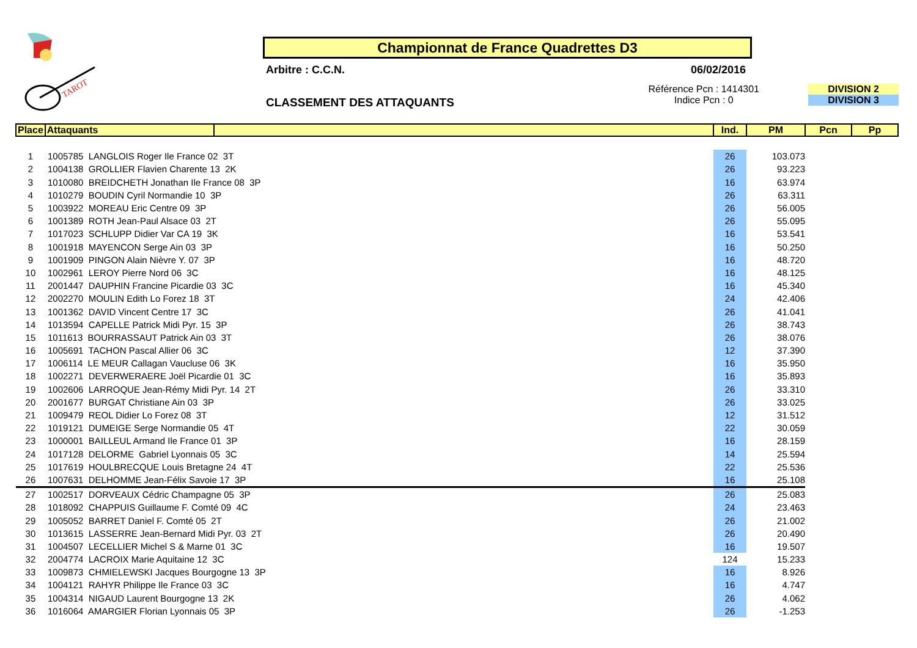TAROT
Championnat de France Quadrettes D3
Arbitre : C.C.N. 06/02/2016
CLASSEMENT DES ATTAQUANTS
Référence Pcn : 1414301
Indice Pcn : 0
DIVISION 2
DIVISION 3
| Place | Attaquants | | Ind. | PM | Pcn | Pp |
| --- | --- | --- | --- | --- | --- | --- |
| 1 | 1005785 LANGLOIS Roger Ile France 02 3T | | 26 | 103.073 | | |
| 2 | 1004138 GROLLIER Flavien Charente 13 2K | | 26 | 93.223 | | |
| 3 | 1010080 BREIDCHETH Jonathan Ile France 08 3P | | 16 | 63.974 | | |
| 4 | 1010279 BOUDIN Cyril Normandie 10 3P | | 26 | 63.311 | | |
| 5 | 1003922 MOREAU Eric Centre 09 3P | | 26 | 56.005 | | |
| 6 | 1001389 ROTH Jean-Paul Alsace 03 2T | | 26 | 55.095 | | |
| 7 | 1017023 SCHLUPP Didier Var CA 19 3K | | 16 | 53.541 | | |
| 8 | 1001918 MAYENCON Serge Ain 03 3P | | 16 | 50.250 | | |
| 9 | 1001909 PINGON Alain Nièvre Y. 07 3P | | 16 | 48.720 | | |
| 10 | 1002961 LEROY Pierre Nord 06 3C | | 16 | 48.125 | | |
| 11 | 2001447 DAUPHIN Francine Picardie 03 3C | | 16 | 45.340 | | |
| 12 | 2002270 MOULIN Edith Lo Forez 18 3T | | 24 | 42.406 | | |
| 13 | 1001362 DAVID Vincent Centre 17 3C | | 26 | 41.041 | | |
| 14 | 1013594 CAPELLE Patrick Midi Pyr. 15 3P | | 26 | 38.743 | | |
| 15 | 1011613 BOURRASSAUT Patrick Ain 03 3T | | 26 | 38.076 | | |
| 16 | 1005691 TACHON Pascal Allier 06 3C | | 12 | 37.390 | | |
| 17 | 1006114 LE MEUR Callagan Vaucluse 06 3K | | 16 | 35.950 | | |
| 18 | 1002271 DEVERWERAERE Joël Picardie 01 3C | | 16 | 35.893 | | |
| 19 | 1002606 LARROQUE Jean-Rémy Midi Pyr. 14 2T | | 26 | 33.310 | | |
| 20 | 2001677 BURGAT Christiane Ain 03 3P | | 26 | 33.025 | | |
| 21 | 1009479 REOL Didier Lo Forez 08 3T | | 12 | 31.512 | | |
| 22 | 1019121 DUMEIGE Serge Normandie 05 4T | | 22 | 30.059 | | |
| 23 | 1000001 BAILLEUL Armand Ile France 01 3P | | 16 | 28.159 | | |
| 24 | 1017128 DELORME Gabriel Lyonnais 05 3C | | 14 | 25.594 | | |
| 25 | 1017619 HOULBRECQUE Louis Bretagne 24 4T | | 22 | 25.536 | | |
| 26 | 1007631 DELHOMME Jean-Félix Savoie 17 3P | | 16 | 25.108 | | |
| 27 | 1002517 DORVEAUX Cédric Champagne 05 3P | | 26 | 25.083 | | |
| 28 | 1018092 CHAPPUIS Guillaume F. Comté 09 4C | | 24 | 23.463 | | |
| 29 | 1005052 BARRET Daniel F. Comté 05 2T | | 26 | 21.002 | | |
| 30 | 1013615 LASSERRE Jean-Bernard Midi Pyr. 03 2T | | 26 | 20.490 | | |
| 31 | 1004507 LECELLIER Michel S & Marne 01 3C | | 16 | 19.507 | | |
| 32 | 2004774 LACROIX Marie Aquitaine 12 3C | | 124 | 15.233 | | |
| 33 | 1009873 CHMIELEWSKI Jacques Bourgogne 13 3P | | 16 | 8.926 | | |
| 34 | 1004121 RAHYR Philippe Ile France 03 3C | | 16 | 4.747 | | |
| 35 | 1004314 NIGAUD Laurent Bourgogne 13 2K | | 26 | 4.062 | | |
| 36 | 1016064 AMARGIER Florian Lyonnais 05 3P | | 26 | -1.253 | | |